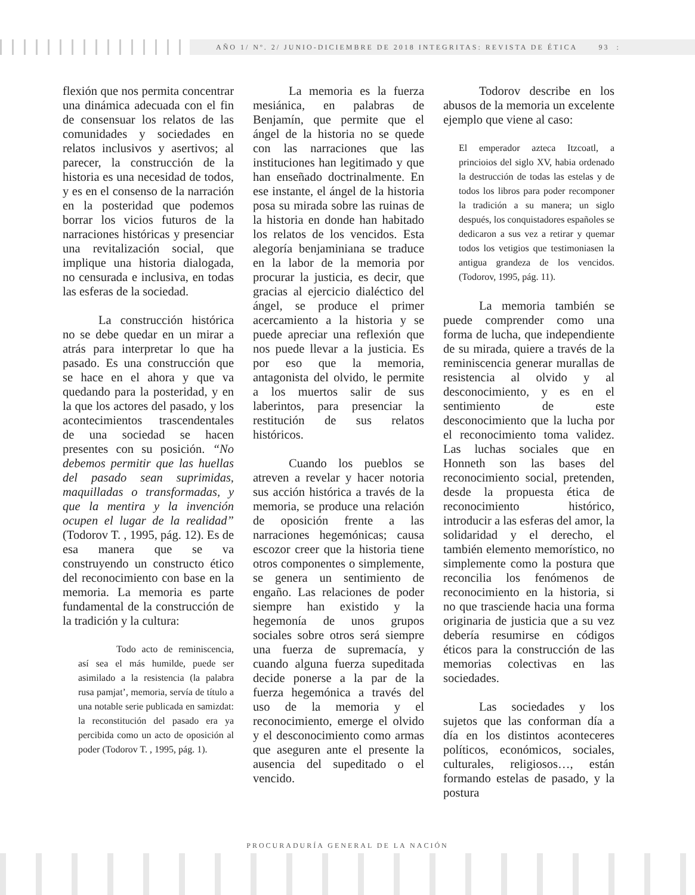AÑO 1/ Nº. 2/ JUNIO-DICIEMBRE DE 2018 INTEGRITAS: REVISTA DE ÉTICA 93 :
flexión que nos permita concentrar una dinámica adecuada con el fin de consensuar los relatos de las comunidades y sociedades en relatos inclusivos y asertivos; al parecer, la construcción de la historia es una necesidad de todos, y es en el consenso de la narración en la posteridad que podemos borrar los vicios futuros de la narraciones históricas y presenciar una revitalización social, que implique una historia dialogada, no censurada e inclusiva, en todas las esferas de la sociedad.
La construcción histórica no se debe quedar en un mirar a atrás para interpretar lo que ha pasado. Es una construcción que se hace en el ahora y que va quedando para la posteridad, y en la que los actores del pasado, y los acontecimientos trascendentales de una sociedad se hacen presentes con su posición. “No debemos permitir que las huellas del pasado sean suprimidas, maquilladas o transformadas, y que la mentira y la invención ocupen el lugar de la realidad” (Todorov T. , 1995, pág. 12). Es de esa manera que se va construyendo un constructo ético del reconocimiento con base en la memoria. La memoria es parte fundamental de la construcción de la tradición y la cultura:
Todo acto de reminiscencia, así sea el más humilde, puede ser asimilado a la resistencia (la palabra rusa pamjat’, memoria, servía de título a una notable serie publicada en samizdat: la reconstitución del pasado era ya percibida como un acto de oposición al poder (Todorov T. , 1995, pág. 1).
La memoria es la fuerza mesiánica, en palabras de Benjamín, que permite que el ángel de la historia no se quede con las narraciones que las instituciones han legitimado y que han enseñado doctrinalmente. En ese instante, el ángel de la historia posa su mirada sobre las ruinas de la historia en donde han habitado los relatos de los vencidos. Esta alegoría benjaminiana se traduce en la labor de la memoria por procurar la justicia, es decir, que gracias al ejercicio dialéctico del ángel, se produce el primer acercamiento a la historia y se puede apreciar una reflexión que nos puede llevar a la justicia. Es por eso que la memoria, antagonista del olvido, le permite a los muertos salir de sus laberintos, para presenciar la restitución de sus relatos históricos.
Cuando los pueblos se atreven a revelar y hacer notoria sus acción histórica a través de la memoria, se produce una relación de oposición frente a las narraciones hegemónicas; causa escozor creer que la historia tiene otros componentes o simplemente, se genera un sentimiento de engaño. Las relaciones de poder siempre han existido y la hegemonía de unos grupos sociales sobre otros será siempre una fuerza de supremacía, y cuando alguna fuerza supeditada decide ponerse a la par de la fuerza hegemónica a través del uso de la memoria y el reconocimiento, emerge el olvido y el desconocimiento como armas que aseguren ante el presente la ausencia del supeditado o el vencido.
Todorov describe en los abusos de la memoria un excelente ejemplo que viene al caso:
El emperador azteca Itzcoatl, a princioios del siglo XV, habia ordenado la destrucción de todas las estelas y de todos los libros para poder recomponer la tradición a su manera; un siglo después, los conquistadores españoles se dedicaron a sus vez a retirar y quemar todos los vetigios que testimoniasen la antigua grandeza de los vencidos. (Todorov, 1995, pág. 11).
La memoria también se puede comprender como una forma de lucha, que independiente de su mirada, quiere a través de la reminiscencia generar murallas de resistencia al olvido y al desconocimiento, y es en el sentimiento de este desconocimiento que la lucha por el reconocimiento toma validez. Las luchas sociales que en Honneth son las bases del reconocimiento social, pretenden, desde la propuesta ética de reconocimiento histórico, introducir a las esferas del amor, la solidaridad y el derecho, el también elemento memorístico, no simplemente como la postura que reconcilia los fenómenos de reconocimiento en la historia, si no que trasciende hacia una forma originaria de justicia que a su vez debería resumirse en códigos éticos para la construcción de las memorias colectivas en las sociedades.
Las sociedades y los sujetos que las conforman día a día en los distintos aconteceres políticos, económicos, sociales, culturales, religiosos…, están formando estelas de pasado, y la postura
PROCURADURÍA GENERAL DE LA NACIÓN